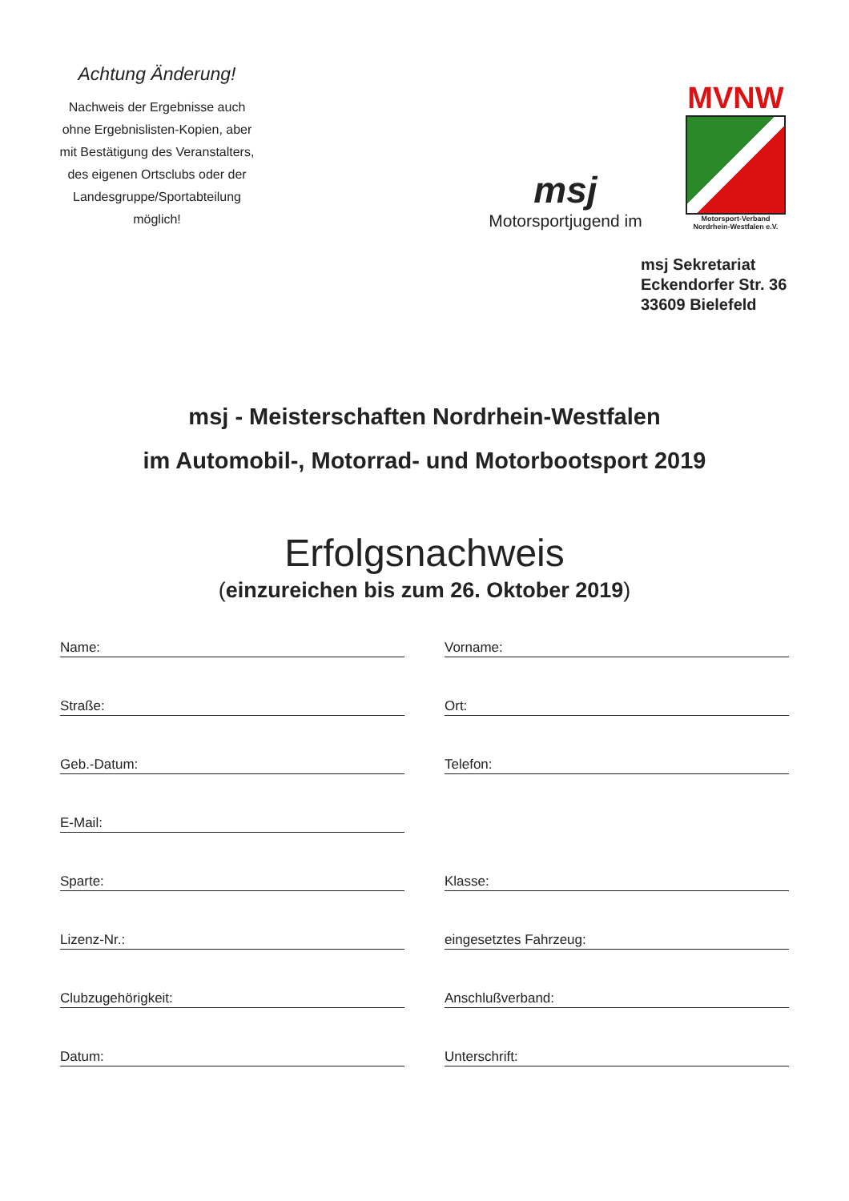Achtung Änderung!
Nachweis der Ergebnisse auch ohne Ergebnislisten-Kopien, aber mit Bestätigung des Veranstalters, des eigenen Ortsclubs oder der Landesgruppe/Sportabteilung möglich!
msj
Motorsportjugend im
MVNW
Motorsport-Verband
Nordrhein-Westfalen e.V.
msj Sekretariat
Eckendorfer Str. 36
33609 Bielefeld
msj - Meisterschaften Nordrhein-Westfalen
im Automobil-, Motorrad- und Motorbootsport 2019
Erfolgsnachweis
(einzureichen bis zum 26. Oktober 2019)
Name:
Vorname:
Straße:
Ort:
Geb.-Datum:
Telefon:
E-Mail:
Sparte:
Klasse:
Lizenz-Nr.:
eingesetztes Fahrzeug:
Clubzugehörigkeit:
Anschlußverband:
Datum:
Unterschrift: